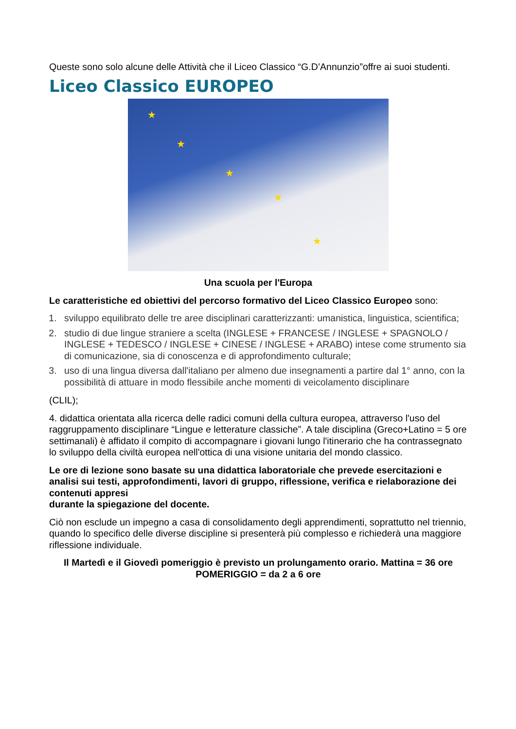Queste sono solo alcune delle Attività che il Liceo Classico “G.D’Annunzio”offre ai suoi studenti.
Liceo Classico EUROPEO
★
★
★
★
★
Una scuola per l'Europa
Le caratteristiche ed obiettivi del percorso formativo del Liceo Classico Europeo sono:
1. sviluppo equilibrato delle tre aree disciplinari caratterizzanti: umanistica, linguistica, scientifica;
2. studio di due lingue straniere a scelta (INGLESE + FRANCESE / INGLESE + SPAGNOLO / INGLESE + TEDESCO / INGLESE + CINESE / INGLESE + ARABO) intese come strumento sia di comunicazione, sia di conoscenza e di approfondimento culturale;
3. uso di una lingua diversa dall'italiano per almeno due insegnamenti a partire dal 1° anno, con la possibilità di attuare in modo flessibile anche momenti di veicolamento disciplinare
(CLIL);
4. didattica orientata alla ricerca delle radici comuni della cultura europea, attraverso l'uso del raggruppamento disciplinare “Lingue e letterature classiche”. A tale disciplina (Greco+Latino = 5 ore settimanali) è affidato il compito di accompagnare i giovani lungo l'itinerario che ha contrassegnato lo sviluppo della civiltà europea nell'ottica di una visione unitaria del mondo classico.
Le ore di lezione sono basate su una didattica laboratoriale che prevede esercitazioni e analisi sui testi, approfondimenti, lavori di gruppo, riflessione, verifica e rielaborazione dei contenuti appresi
durante la spiegazione del docente.
Ciò non esclude un impegno a casa di consolidamento degli apprendimenti, soprattutto nel triennio, quando lo specifico delle diverse discipline si presenterà più complesso e richiederà una maggiore riflessione individuale.
Il Martedì e il Giovedì pomeriggio è previsto un prolungamento orario. Mattina = 36 ore POMERIGGIO = da 2 a 6 ore